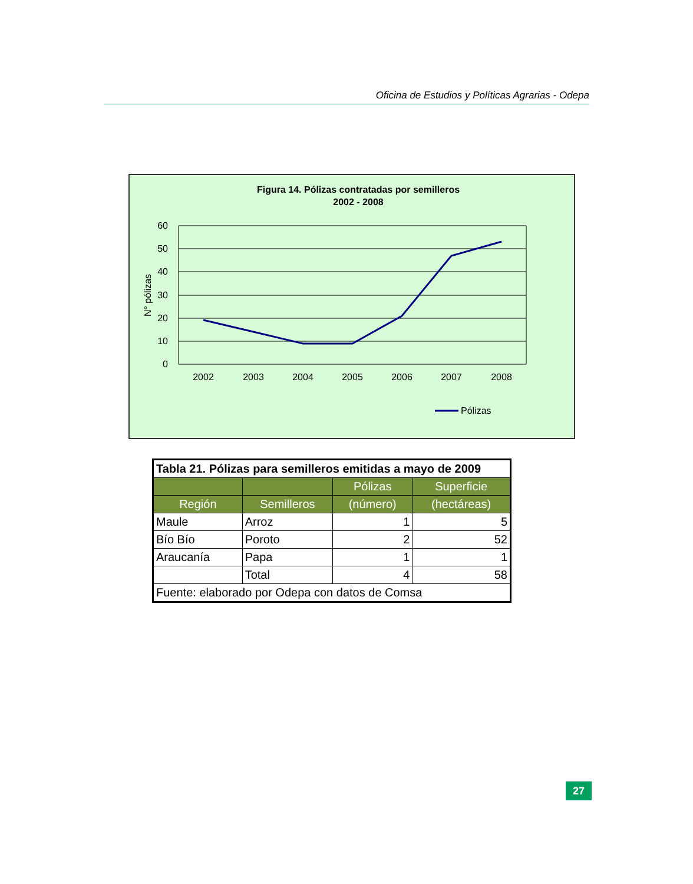Oficina de Estudios y Políticas Agrarias - Odepa
Figura 14. Pólizas contratadas por semilleros
2002 - 2008
60
50
40
30
20
10
0
N° pólizas
2002
2003
2004
2005
2006
2007
2008
Pólizas
| Tabla 21. Pólizas para semilleros emitidas a mayo de 2009 | | | |
| | | Pólizas | Superficie |
| Región | Semilleros | (número) | (hectáreas) |
| Maule | Arroz | 1 | 5 |
| Bío Bío | Poroto | 2 | 52 |
| Araucanía | Papa | 1 | 1 |
| | Total | 4 | 58 |
| Fuente: elaborado por Odepa con datos de Comsa | | | |
27